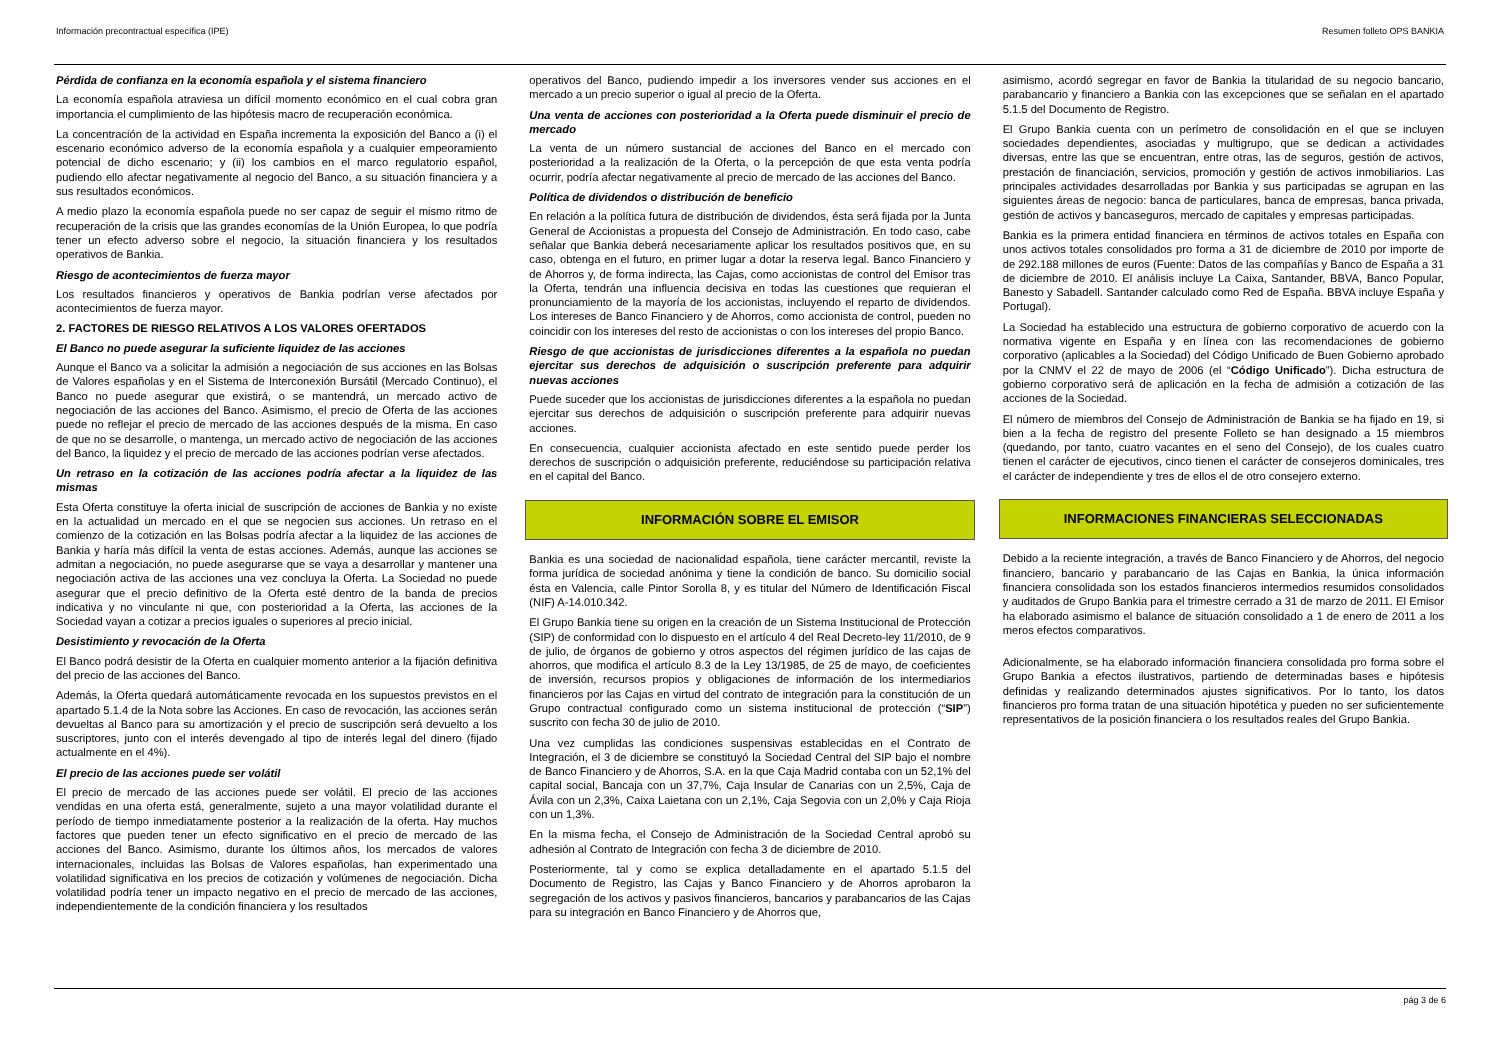Información precontractual específica (IPE) Resumen folleto OPS BANKIA
Pérdida de confianza en la economía española y el sistema financiero
La economía española atraviesa un difícil momento económico en el cual cobra gran importancia el cumplimiento de las hipótesis macro de recuperación económica.
La concentración de la actividad en España incrementa la exposición del Banco a (i) el escenario económico adverso de la economía española y a cualquier empeoramiento potencial de dicho escenario; y (ii) los cambios en el marco regulatorio español, pudiendo ello afectar negativamente al negocio del Banco, a su situación financiera y a sus resultados económicos.
A medio plazo la economía española puede no ser capaz de seguir el mismo ritmo de recuperación de la crisis que las grandes economías de la Unión Europea, lo que podría tener un efecto adverso sobre el negocio, la situación financiera y los resultados operativos de Bankia.
Riesgo de acontecimientos de fuerza mayor
Los resultados financieros y operativos de Bankia podrían verse afectados por acontecimientos de fuerza mayor.
2. FACTORES DE RIESGO RELATIVOS A LOS VALORES OFERTADOS
El Banco no puede asegurar la suficiente liquidez de las acciones
Aunque el Banco va a solicitar la admisión a negociación de sus acciones en las Bolsas de Valores españolas y en el Sistema de Interconexión Bursátil (Mercado Continuo), el Banco no puede asegurar que existirá, o se mantendrá, un mercado activo de negociación de las acciones del Banco. Asimismo, el precio de Oferta de las acciones puede no reflejar el precio de mercado de las acciones después de la misma. En caso de que no se desarrolle, o mantenga, un mercado activo de negociación de las acciones del Banco, la liquidez y el precio de mercado de las acciones podrían verse afectados.
Un retraso en la cotización de las acciones podría afectar a la liquidez de las mismas
Esta Oferta constituye la oferta inicial de suscripción de acciones de Bankia y no existe en la actualidad un mercado en el que se negocien sus acciones. Un retraso en el comienzo de la cotización en las Bolsas podría afectar a la liquidez de las acciones de Bankia y haría más difícil la venta de estas acciones. Además, aunque las acciones se admitan a negociación, no puede asegurarse que se vaya a desarrollar y mantener una negociación activa de las acciones una vez concluya la Oferta. La Sociedad no puede asegurar que el precio definitivo de la Oferta esté dentro de la banda de precios indicativa y no vinculante ni que, con posterioridad a la Oferta, las acciones de la Sociedad vayan a cotizar a precios iguales o superiores al precio inicial.
Desistimiento y revocación de la Oferta
El Banco podrá desistir de la Oferta en cualquier momento anterior a la fijación definitiva del precio de las acciones del Banco.
Además, la Oferta quedará automáticamente revocada en los supuestos previstos en el apartado 5.1.4 de la Nota sobre las Acciones. En caso de revocación, las acciones serán devueltas al Banco para su amortización y el precio de suscripción será devuelto a los suscriptores, junto con el interés devengado al tipo de interés legal del dinero (fijado actualmente en el 4%).
El precio de las acciones puede ser volátil
El precio de mercado de las acciones puede ser volátil. El precio de las acciones vendidas en una oferta está, generalmente, sujeto a una mayor volatilidad durante el período de tiempo inmediatamente posterior a la realización de la oferta. Hay muchos factores que pueden tener un efecto significativo en el precio de mercado de las acciones del Banco. Asimismo, durante los últimos años, los mercados de valores internacionales, incluidas las Bolsas de Valores españolas, han experimentado una volatilidad significativa en los precios de cotización y volúmenes de negociación. Dicha volatilidad podría tener un impacto negativo en el precio de mercado de las acciones, independientemente de la condición financiera y los resultados
operativos del Banco, pudiendo impedir a los inversores vender sus acciones en el mercado a un precio superior o igual al precio de la Oferta.
Una venta de acciones con posterioridad a la Oferta puede disminuir el precio de mercado
La venta de un número sustancial de acciones del Banco en el mercado con posterioridad a la realización de la Oferta, o la percepción de que esta venta podría ocurrir, podría afectar negativamente al precio de mercado de las acciones del Banco.
Política de dividendos o distribución de beneficio
En relación a la política futura de distribución de dividendos, ésta será fijada por la Junta General de Accionistas a propuesta del Consejo de Administración. En todo caso, cabe señalar que Bankia deberá necesariamente aplicar los resultados positivos que, en su caso, obtenga en el futuro, en primer lugar a dotar la reserva legal. Banco Financiero y de Ahorros y, de forma indirecta, las Cajas, como accionistas de control del Emisor tras la Oferta, tendrán una influencia decisiva en todas las cuestiones que requieran el pronunciamiento de la mayoría de los accionistas, incluyendo el reparto de dividendos. Los intereses de Banco Financiero y de Ahorros, como accionista de control, pueden no coincidir con los intereses del resto de accionistas o con los intereses del propio Banco.
Riesgo de que accionistas de jurisdicciones diferentes a la española no puedan ejercitar sus derechos de adquisición o suscripción preferente para adquirir nuevas acciones
Puede suceder que los accionistas de jurisdicciones diferentes a la española no puedan ejercitar sus derechos de adquisición o suscripción preferente para adquirir nuevas acciones.
En consecuencia, cualquier accionista afectado en este sentido puede perder los derechos de suscripción o adquisición preferente, reduciéndose su participación relativa en el capital del Banco.
INFORMACIÓN SOBRE EL EMISOR
Bankia es una sociedad de nacionalidad española, tiene carácter mercantil, reviste la forma jurídica de sociedad anónima y tiene la condición de banco. Su domicilio social ésta en Valencia, calle Pintor Sorolla 8, y es titular del Número de Identificación Fiscal (NIF) A-14.010.342.
El Grupo Bankia tiene su origen en la creación de un Sistema Institucional de Protección (SIP) de conformidad con lo dispuesto en el artículo 4 del Real Decreto-ley 11/2010, de 9 de julio, de órganos de gobierno y otros aspectos del régimen jurídico de las cajas de ahorros, que modifica el artículo 8.3 de la Ley 13/1985, de 25 de mayo, de coeficientes de inversión, recursos propios y obligaciones de información de los intermediarios financieros por las Cajas en virtud del contrato de integración para la constitución de un Grupo contractual configurado como un sistema institucional de protección (“SIP”) suscrito con fecha 30 de julio de 2010.
Una vez cumplidas las condiciones suspensivas establecidas en el Contrato de Integración, el 3 de diciembre se constituyó la Sociedad Central del SIP bajo el nombre de Banco Financiero y de Ahorros, S.A. en la que Caja Madrid contaba con un 52,1% del capital social, Bancaja con un 37,7%, Caja Insular de Canarias con un 2,5%, Caja de Ávila con un 2,3%, Caixa Laietana con un 2,1%, Caja Segovia con un 2,0% y Caja Rioja con un 1,3%.
En la misma fecha, el Consejo de Administración de la Sociedad Central aprobó su adhesión al Contrato de Integración con fecha 3 de diciembre de 2010.
Posteriormente, tal y como se explica detalladamente en el apartado 5.1.5 del Documento de Registro, las Cajas y Banco Financiero y de Ahorros aprobaron la segregación de los activos y pasivos financieros, bancarios y parabancarios de las Cajas para su integración en Banco Financiero y de Ahorros que,
asimismo, acordó segregar en favor de Bankia la titularidad de su negocio bancario, parabancario y financiero a Bankia con las excepciones que se señalan en el apartado 5.1.5 del Documento de Registro.
El Grupo Bankia cuenta con un perímetro de consolidación en el que se incluyen sociedades dependientes, asociadas y multigrupo, que se dedican a actividades diversas, entre las que se encuentran, entre otras, las de seguros, gestión de activos, prestación de financiación, servicios, promoción y gestión de activos inmobiliarios. Las principales actividades desarrolladas por Bankia y sus participadas se agrupan en las siguientes áreas de negocio: banca de particulares, banca de empresas, banca privada, gestión de activos y bancaseguros, mercado de capitales y empresas participadas.
Bankia es la primera entidad financiera en términos de activos totales en España con unos activos totales consolidados pro forma a 31 de diciembre de 2010 por importe de de 292.188 millones de euros (Fuente: Datos de las compañías y Banco de España a 31 de diciembre de 2010. El análisis incluye La Caixa, Santander, BBVA, Banco Popular, Banesto y Sabadell. Santander calculado como Red de España. BBVA incluye España y Portugal).
La Sociedad ha establecido una estructura de gobierno corporativo de acuerdo con la normativa vigente en España y en línea con las recomendaciones de gobierno corporativo (aplicables a la Sociedad) del Código Unificado de Buen Gobierno aprobado por la CNMV el 22 de mayo de 2006 (el “Código Unificado”). Dicha estructura de gobierno corporativo será de aplicación en la fecha de admisión a cotización de las acciones de la Sociedad.
El número de miembros del Consejo de Administración de Bankia se ha fijado en 19, si bien a la fecha de registro del presente Folleto se han designado a 15 miembros (quedando, por tanto, cuatro vacantes en el seno del Consejo), de los cuales cuatro tienen el carácter de ejecutivos, cinco tienen el carácter de consejeros dominicales, tres el carácter de independiente y tres de ellos el de otro consejero externo.
INFORMACIONES FINANCIERAS SELECCIONADAS
Debido a la reciente integración, a través de Banco Financiero y de Ahorros, del negocio financiero, bancario y parabancario de las Cajas en Bankia, la única información financiera consolidada son los estados financieros intermedios resumidos consolidados y auditados de Grupo Bankia para el trimestre cerrado a 31 de marzo de 2011. El Emisor ha elaborado asimismo el balance de situación consolidado a 1 de enero de 2011 a los meros efectos comparativos.
Adicionalmente, se ha elaborado información financiera consolidada pro forma sobre el Grupo Bankia a efectos ilustrativos, partiendo de determinadas bases e hipótesis definidas y realizando determinados ajustes significativos. Por lo tanto, los datos financieros pro forma tratan de una situación hipotética y pueden no ser suficientemente representativos de la posición financiera o los resultados reales del Grupo Bankia.
pág 3 de 6